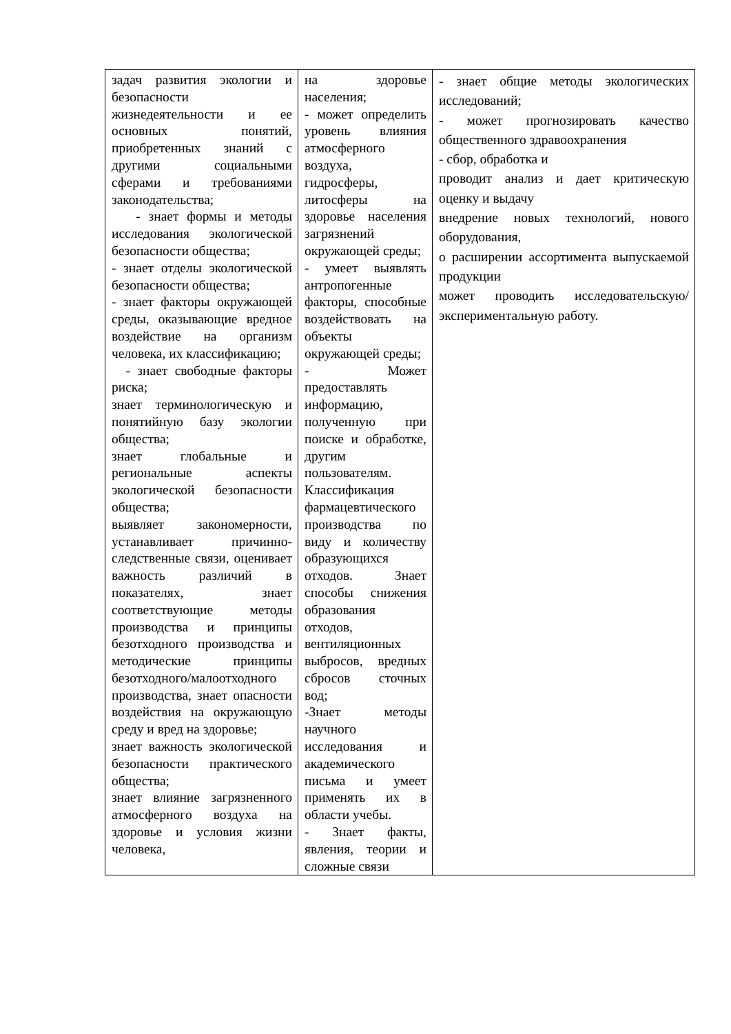| задач развития экологии и безопасности жизнедеятельности и ее основных понятий, приобретенных знаний с другими социальными сферами и требованиями законодательства; - знает формы и методы исследования экологической безопасности общества; - знает отделы экологической безопасности общества; - знает факторы окружающей среды, оказывающие вредное воздействие на организм человека, их классификацию; - знает свободные факторы риска; знает терминологическую и понятийную базу экологии общества; знает глобальные и региональные аспекты экологической безопасности общества; выявляет закономерности, устанавливает причинно-следственные связи, оценивает важность различий в показателях, знает соответствующие методы производства и принципы безотходного производства и методические принципы безотходного/малоотходного производства, знает опасности воздействия на окружающую среду и вред на здоровье; знает важность экологической безопасности практического общества; знает влияние загрязненного атмосферного воздуха на здоровье и условия жизни человека, | на здоровье населения; - может определить уровень влияния атмосферного воздуха, гидросферы, литосферы на здоровье населения загрязнений окружающей среды; - умеет выявлять антропогенные факторы, способные воздействовать на объекты окружающей среды; - Может предоставлять информацию, полученную при поиске и обработке, другим пользователям. Классификация фармацевтического производства по виду и количеству образующихся отходов. Знает способы снижения образования отходов, вентиляционных выбросов, вредных сбросов сточных вод; -Знает методы научного исследования и академического письма и умеет применять их в области учебы. - Знает факты, явления, теории и сложные связи | - знает общие методы экологических исследований; - может прогнозировать качество общественного здравоохранения - сбор, обработка и проводит анализ и дает критическую оценку и выдачу внедрение новых технологий, нового оборудования, о расширении ассортимента выпускаемой продукции может проводить исследовательскую/экспериментальную работу. |